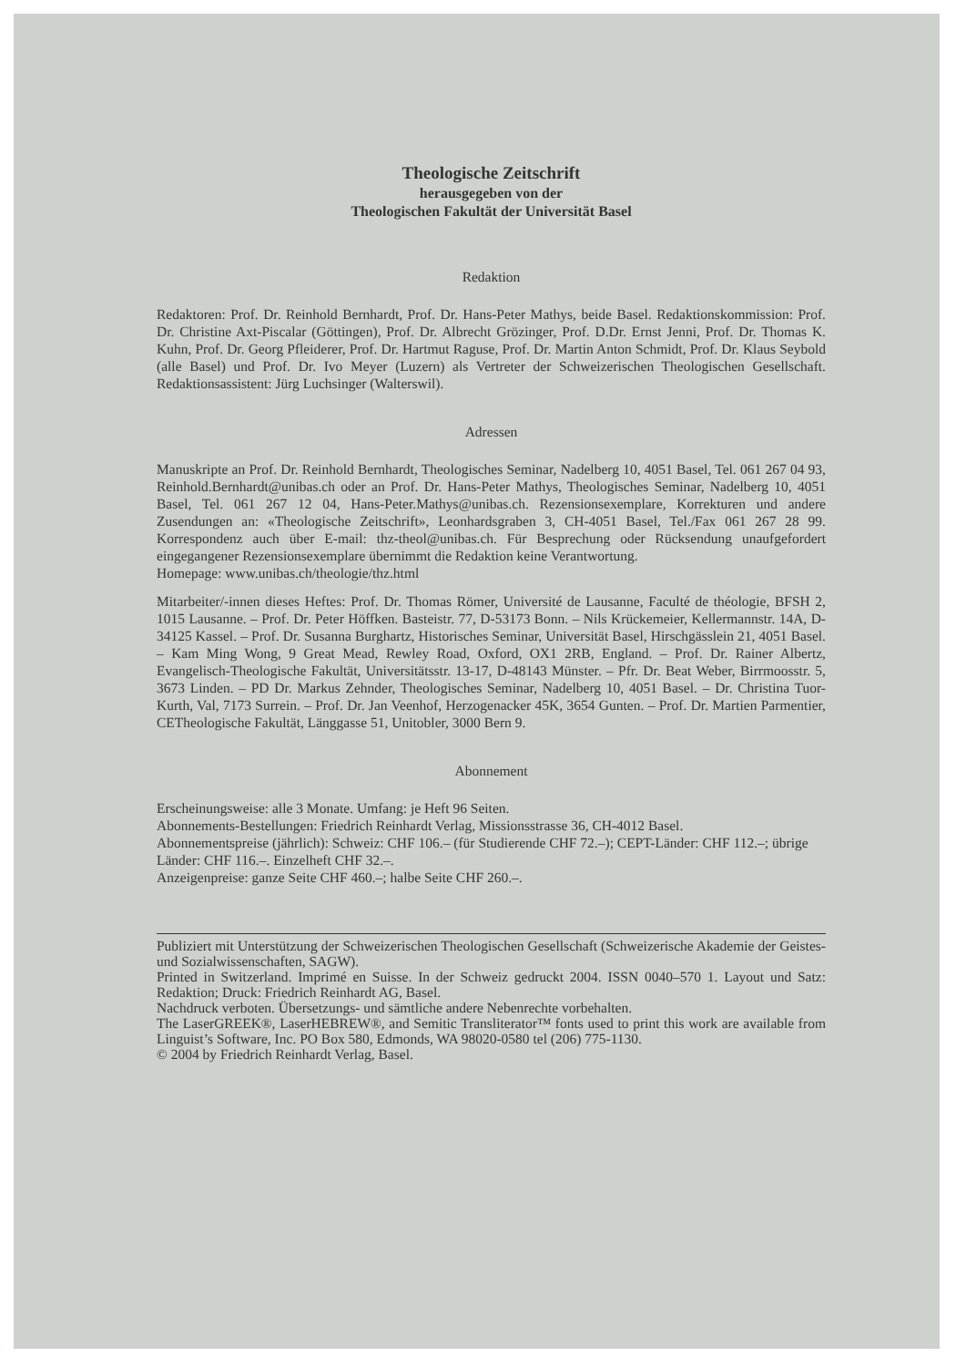Theologische Zeitschrift
herausgegeben von der
Theologischen Fakultät der Universität Basel
Redaktion
Redaktoren: Prof. Dr. Reinhold Bernhardt, Prof. Dr. Hans-Peter Mathys, beide Basel. Redaktionskommission: Prof. Dr. Christine Axt-Piscalar (Göttingen), Prof. Dr. Albrecht Grözinger, Prof. D.Dr. Ernst Jenni, Prof. Dr. Thomas K. Kuhn, Prof. Dr. Georg Pfleiderer, Prof. Dr. Hartmut Raguse, Prof. Dr. Martin Anton Schmidt, Prof. Dr. Klaus Seybold (alle Basel) und Prof. Dr. Ivo Meyer (Luzern) als Vertreter der Schweizerischen Theologischen Gesellschaft. Redaktionsassistent: Jürg Luchsinger (Walterswil).
Adressen
Manuskripte an Prof. Dr. Reinhold Bernhardt, Theologisches Seminar, Nadelberg 10, 4051 Basel, Tel. 061 267 04 93, Reinhold.Bernhardt@unibas.ch oder an Prof. Dr. Hans-Peter Mathys, Theologisches Seminar, Nadelberg 10, 4051 Basel, Tel. 061 267 12 04, Hans-Peter.Mathys@unibas.ch. Rezensionsexemplare, Korrekturen und andere Zusendungen an: «Theologische Zeitschrift», Leonhardsgraben 3, CH-4051 Basel, Tel./Fax 061 267 28 99. Korrespondenz auch über E-mail: thz-theol@unibas.ch. Für Besprechung oder Rücksendung unaufgefordert eingegangener Rezensionsexemplare übernimmt die Redaktion keine Verantwortung.
Homepage: www.unibas.ch/theologie/thz.html
Mitarbeiter/-innen dieses Heftes: Prof. Dr. Thomas Römer, Université de Lausanne, Faculté de théologie, BFSH 2, 1015 Lausanne. – Prof. Dr. Peter Höffken. Basteistr. 77, D-53173 Bonn. – Nils Krückemeier, Kellermannstr. 14A, D-34125 Kassel. – Prof. Dr. Susanna Burghartz, Historisches Seminar, Universität Basel, Hirschgässlein 21, 4051 Basel. – Kam Ming Wong, 9 Great Mead, Rewley Road, Oxford, OX1 2RB, England. – Prof. Dr. Rainer Albertz, Evangelisch-Theologische Fakultät, Universitätsstr. 13-17, D-48143 Münster. – Pfr. Dr. Beat Weber, Birrmoosstr. 5, 3673 Linden. – PD Dr. Markus Zehnder, Theologisches Seminar, Nadelberg 10, 4051 Basel. – Dr. Christina Tuor-Kurth, Val, 7173 Surrein. – Prof. Dr. Jan Veenhof, Herzogenacker 45K, 3654 Gunten. – Prof. Dr. Martien Parmentier, CETheologische Fakultät, Länggasse 51, Unitobler, 3000 Bern 9.
Abonnement
Erscheinungsweise: alle 3 Monate. Umfang: je Heft 96 Seiten.
Abonnements-Bestellungen: Friedrich Reinhardt Verlag, Missionsstrasse 36, CH-4012 Basel.
Abonnementspreise (jährlich): Schweiz: CHF 106.– (für Studierende CHF 72.–); CEPT-Länder: CHF 112.–; übrige Länder: CHF 116.–. Einzelheft CHF 32.–.
Anzeigenpreise: ganze Seite CHF 460.–; halbe Seite CHF 260.–.
Publiziert mit Unterstützung der Schweizerischen Theologischen Gesellschaft (Schweizerische Akademie der Geistes- und Sozialwissenschaften, SAGW).
Printed in Switzerland. Imprimé en Suisse. In der Schweiz gedruckt 2004. ISSN 0040–570 1. Layout und Satz: Redaktion; Druck: Friedrich Reinhardt AG, Basel.
Nachdruck verboten. Übersetzungs- und sämtliche andere Nebenrechte vorbehalten.
The LaserGREEK®, LaserHEBREW®, and Semitic Transliterator™ fonts used to print this work are available from Linguist’s Software, Inc. PO Box 580, Edmonds, WA 98020-0580 tel (206) 775-1130.
© 2004 by Friedrich Reinhardt Verlag, Basel.